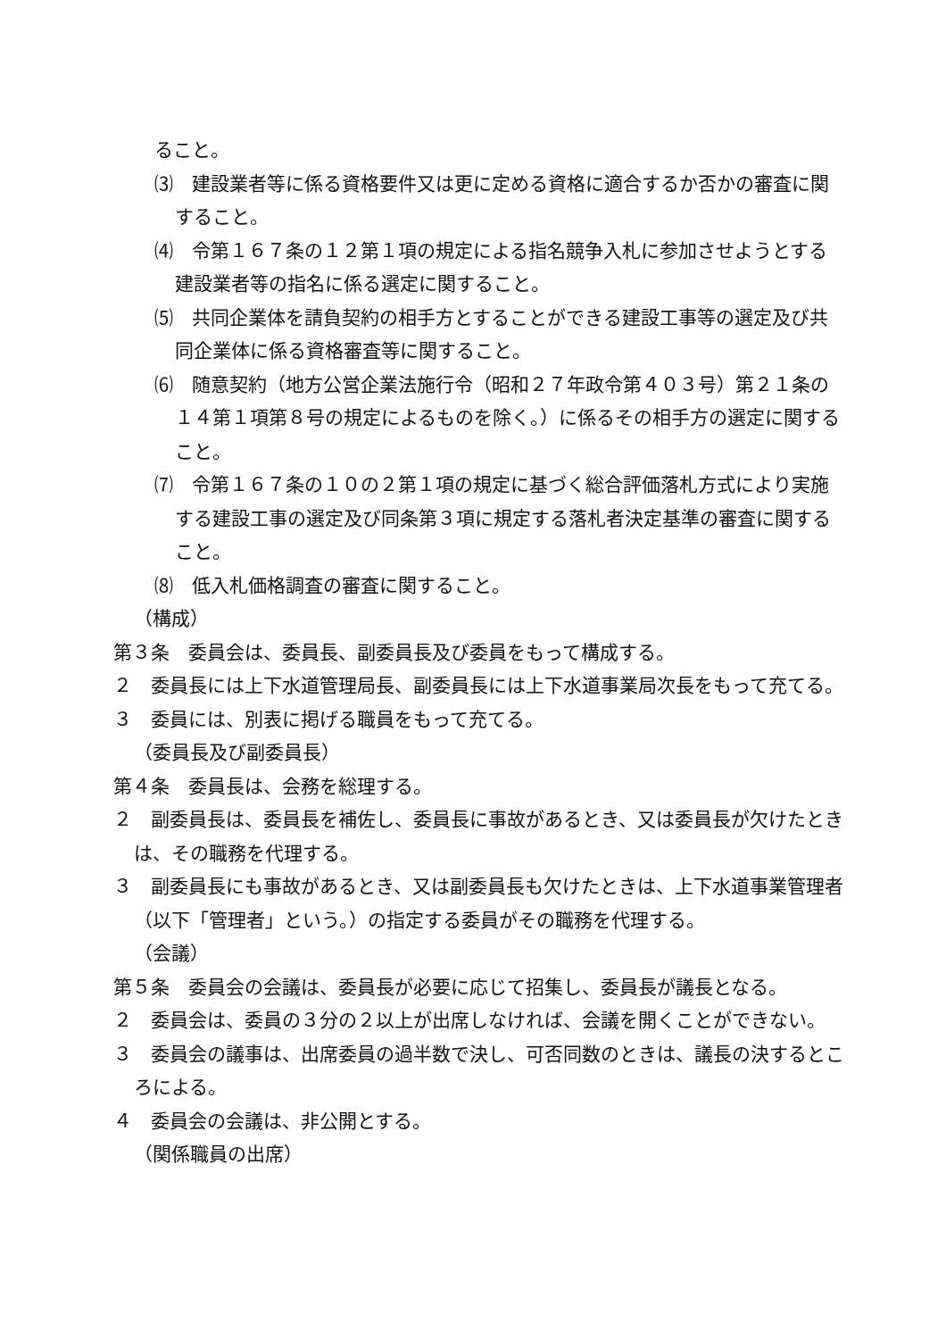ること。
⑶　建設業者等に係る資格要件又は更に定める資格に適合するか否かの審査に関すること。
⑷　令第１６７条の１２第１項の規定による指名競争入札に参加させようとする建設業者等の指名に係る選定に関すること。
⑸　共同企業体を請負契約の相手方とすることができる建設工事等の選定及び共同企業体に係る資格審査等に関すること。
⑹　随意契約（地方公営企業法施行令（昭和２７年政令第４０３号）第２１条の１４第１項第８号の規定によるものを除く。）に係るその相手方の選定に関すること。
⑺　令第１６７条の１０の２第１項の規定に基づく総合評価落札方式により実施する建設工事の選定及び同条第３項に規定する落札者決定基準の審査に関すること。
⑻　低入札価格調査の審査に関すること。
（構成）
第３条　委員会は、委員長、副委員長及び委員をもって構成する。
２　委員長には上下水道管理局長、副委員長には上下水道事業局次長をもって充てる。
３　委員には、別表に掲げる職員をもって充てる。
（委員長及び副委員長）
第４条　委員長は、会務を総理する。
２　副委員長は、委員長を補佐し、委員長に事故があるとき、又は委員長が欠けたときは、その職務を代理する。
３　副委員長にも事故があるとき、又は副委員長も欠けたときは、上下水道事業管理者（以下「管理者」という。）の指定する委員がその職務を代理する。
（会議）
第５条　委員会の会議は、委員長が必要に応じて招集し、委員長が議長となる。
２　委員会は、委員の３分の２以上が出席しなければ、会議を開くことができない。
３　委員会の議事は、出席委員の過半数で決し、可否同数のときは、議長の決するところによる。
４　委員会の会議は、非公開とする。
（関係職員の出席）